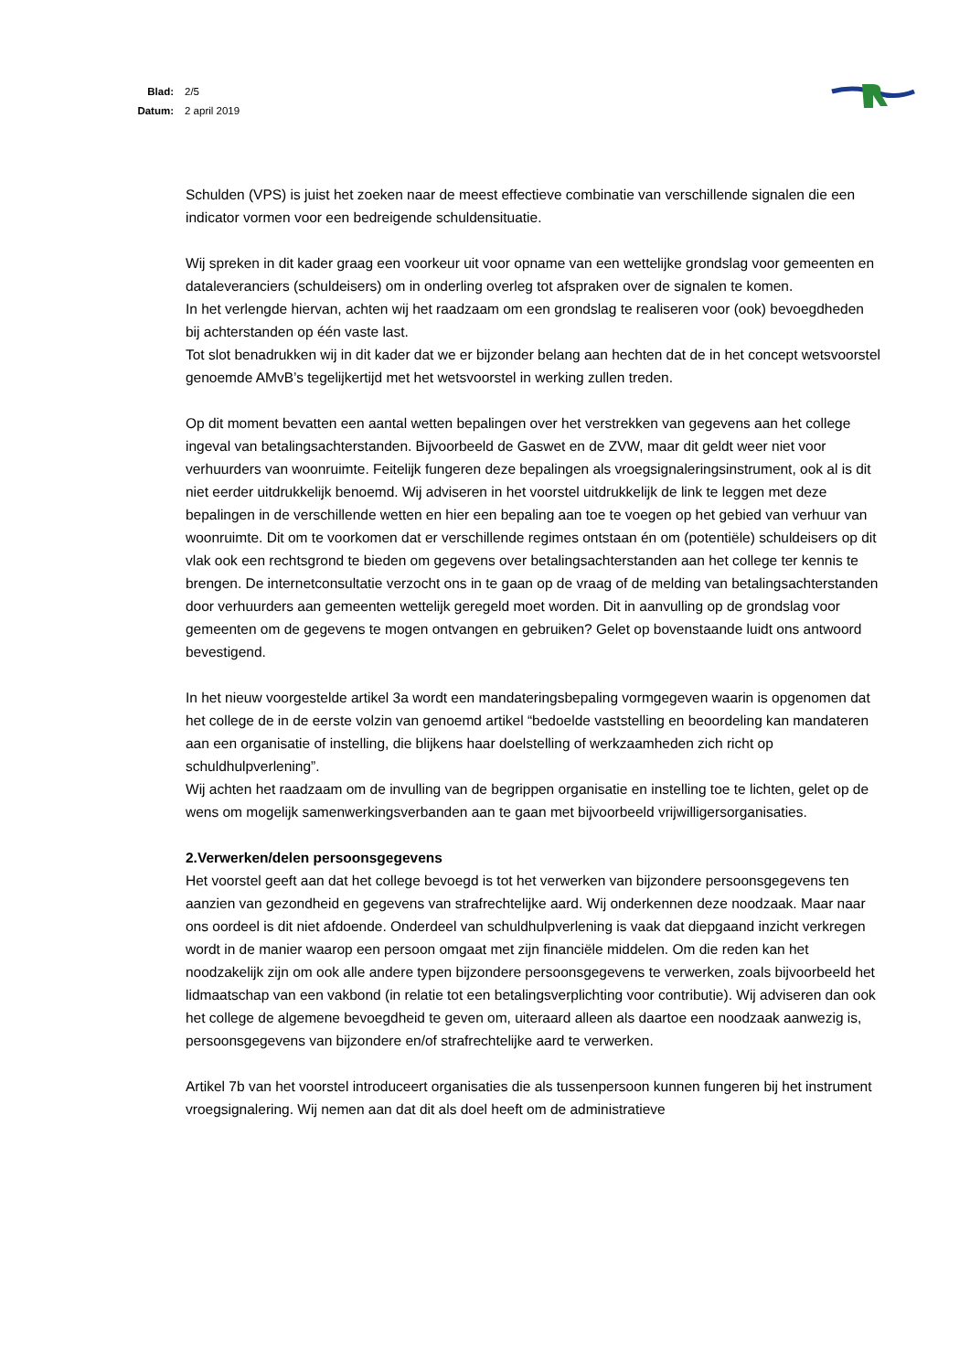Blad: 2/5
Datum: 2 april 2019
Schulden (VPS) is juist het zoeken naar de meest effectieve combinatie van verschillende signalen die een indicator vormen voor een bedreigende schuldensituatie.
Wij spreken in dit kader graag een voorkeur uit voor opname van een wettelijke grondslag voor gemeenten en dataleveranciers (schuldeisers) om in onderling overleg tot afspraken over de signalen te komen.
In het verlengde hiervan, achten wij het raadzaam om een grondslag te realiseren voor (ook) bevoegdheden bij achterstanden op één vaste last.
Tot slot benadrukken wij in dit kader dat we er bijzonder belang aan hechten dat de in het concept wetsvoorstel genoemde AMvB’s tegelijkertijd met het wetsvoorstel in werking zullen treden.
Op dit moment bevatten een aantal wetten bepalingen over het verstrekken van gegevens aan het college ingeval van betalingsachterstanden. Bijvoorbeeld de Gaswet en de ZVW, maar dit geldt weer niet voor verhuurders van woonruimte. Feitelijk fungeren deze bepalingen als vroegsignaleringsinstrument, ook al is dit niet eerder uitdrukkelijk benoemd. Wij adviseren in het voorstel uitdrukkelijk de link te leggen met deze bepalingen in de verschillende wetten en hier een bepaling aan toe te voegen op het gebied van verhuur van woonruimte. Dit om te voorkomen dat er verschillende regimes ontstaan én om (potentiële) schuldeisers op dit vlak ook een rechtsgrond te bieden om gegevens over betalingsachterstanden aan het college ter kennis te brengen. De internetconsultatie verzocht ons in te gaan op de vraag of de melding van betalingsachterstanden door verhuurders aan gemeenten wettelijk geregeld moet worden. Dit in aanvulling op de grondslag voor gemeenten om de gegevens te mogen ontvangen en gebruiken? Gelet op bovenstaande luidt ons antwoord bevestigend.
In het nieuw voorgestelde artikel 3a wordt een mandateringsbepaling vormgegeven waarin is opgenomen dat het college de in de eerste volzin van genoemd artikel “bedoelde vaststelling en beoordeling kan mandateren aan een organisatie of instelling, die blijkens haar doelstelling of werkzaamheden zich richt op schuldhulpverlening”.
Wij achten het raadzaam om de invulling van de begrippen organisatie en instelling toe te lichten, gelet op de wens om mogelijk samenwerkingsverbanden aan te gaan met bijvoorbeeld vrijwilligersorganisaties.
2.Verwerken/delen persoonsgegevens
Het voorstel geeft aan dat het college bevoegd is tot het verwerken van bijzondere persoonsgegevens ten aanzien van gezondheid en gegevens van strafrechtelijke aard. Wij onderkennen deze noodzaak. Maar naar ons oordeel is dit niet afdoende. Onderdeel van schuldhulpverlening is vaak dat diepgaand inzicht verkregen wordt in de manier waarop een persoon omgaat met zijn financiële middelen. Om die reden kan het noodzakelijk zijn om ook alle andere typen bijzondere persoonsgegevens te verwerken, zoals bijvoorbeeld het lidmaatschap van een vakbond (in relatie tot een betalingsverplichting voor contributie). Wij adviseren dan ook het college de algemene bevoegdheid te geven om, uiteraard alleen als daartoe een noodzaak aanwezig is, persoonsgegevens van bijzondere en/of strafrechtelijke aard te verwerken.
Artikel 7b van het voorstel introduceert organisaties die als tussenpersoon kunnen fungeren bij het instrument vroegsignalering. Wij nemen aan dat dit als doel heeft om de administratieve